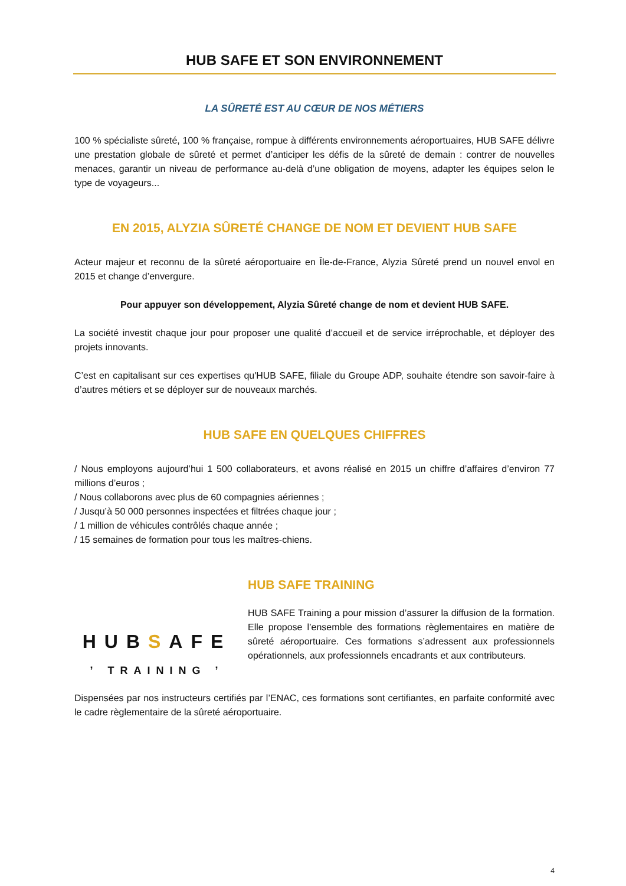HUB SAFE ET SON ENVIRONNEMENT
LA SÛRETÉ EST AU CŒUR DE NOS MÉTIERS
100 % spécialiste sûreté, 100 % française, rompue à différents environnements aéroportuaires, HUB SAFE délivre une prestation globale de sûreté et permet d’anticiper les défis de la sûreté de demain : contrer de nouvelles menaces, garantir un niveau de performance au-delà d’une obligation de moyens, adapter les équipes selon le type de voyageurs...
EN 2015, ALYZIA SÛRETÉ CHANGE DE NOM ET DEVIENT HUB SAFE
Acteur majeur et reconnu de la sûreté aéroportuaire en Île-de-France, Alyzia Sûreté prend un nouvel envol en 2015 et change d’envergure.
Pour appuyer son développement, Alyzia Sûreté change de nom et devient HUB SAFE.
La société investit chaque jour pour proposer une qualité d’accueil et de service irréprochable, et déployer des projets innovants.
C’est en capitalisant sur ces expertises qu'HUB SAFE, filiale du Groupe ADP, souhaite étendre son savoir-faire à d’autres métiers et se déployer sur de nouveaux marchés.
HUB SAFE EN QUELQUES CHIFFRES
/ Nous employons aujourd’hui 1 500 collaborateurs, et avons réalisé en 2015 un chiffre d’affaires d’environ 77 millions d’euros ;
/ Nous collaborons avec plus de 60 compagnies aériennes ;
/ Jusqu’à 50 000 personnes inspectées et filtrées chaque jour ;
/ 1 million de véhicules contrôlés chaque année ;
/ 15 semaines de formation pour tous les maîtres-chiens.
HUBSAFE
ʼ TRAINING ʼ
HUB SAFE TRAINING
HUB SAFE Training a pour mission d’assurer la diffusion de la formation. Elle propose l’ensemble des formations règlementaires en matière de sûreté aéroportuaire. Ces formations s’adressent aux professionnels opérationnels, aux professionnels encadrants et aux contributeurs.
Dispensées par nos instructeurs certifiés par l’ENAC, ces formations sont certifiantes, en parfaite conformité avec le cadre règlementaire de la sûreté aéroportuaire.
4